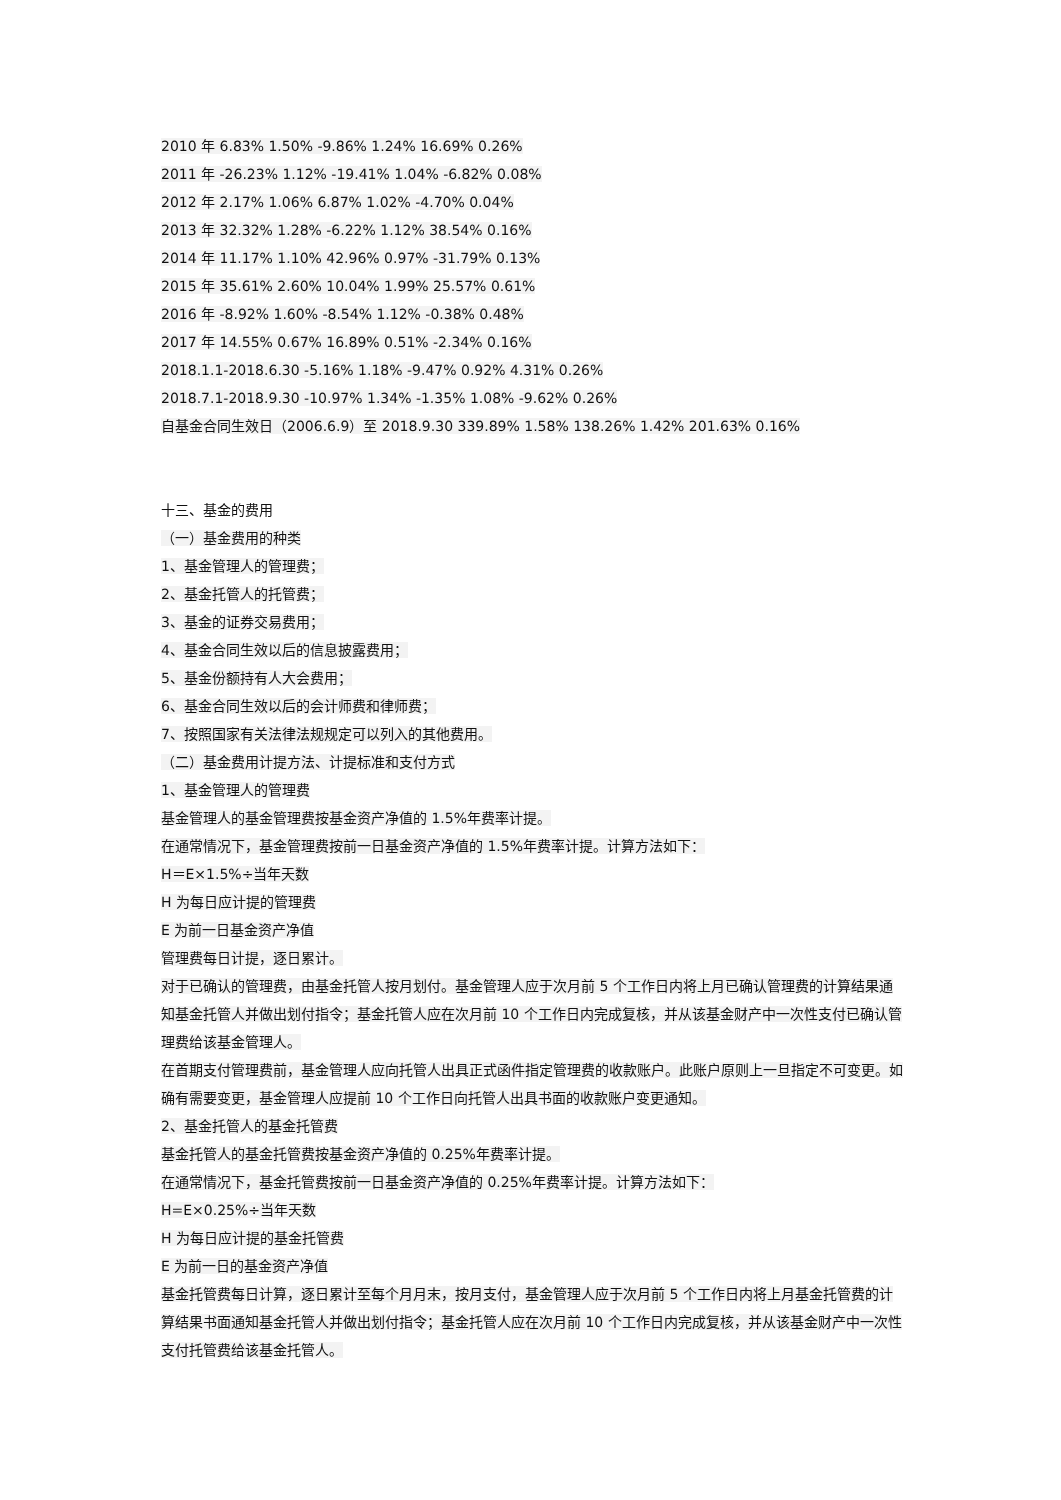2010 年 6.83% 1.50% -9.86% 1.24% 16.69% 0.26%
2011 年 -26.23% 1.12% -19.41% 1.04% -6.82% 0.08%
2012 年 2.17% 1.06% 6.87% 1.02% -4.70% 0.04%
2013 年 32.32% 1.28% -6.22% 1.12% 38.54% 0.16%
2014 年 11.17% 1.10% 42.96% 0.97% -31.79% 0.13%
2015 年 35.61% 2.60% 10.04% 1.99% 25.57% 0.61%
2016 年 -8.92% 1.60% -8.54% 1.12% -0.38% 0.48%
2017 年 14.55% 0.67% 16.89% 0.51% -2.34% 0.16%
2018.1.1-2018.6.30 -5.16% 1.18% -9.47% 0.92% 4.31% 0.26%
2018.7.1-2018.9.30 -10.97% 1.34% -1.35% 1.08% -9.62% 0.26%
自基金合同生效日（2006.6.9）至 2018.9.30 339.89% 1.58% 138.26% 1.42% 201.63% 0.16%
十三、基金的费用
（一）基金费用的种类
1、基金管理人的管理费；
2、基金托管人的托管费；
3、基金的证券交易费用；
4、基金合同生效以后的信息披露费用；
5、基金份额持有人大会费用；
6、基金合同生效以后的会计师费和律师费；
7、按照国家有关法律法规规定可以列入的其他费用。
（二）基金费用计提方法、计提标准和支付方式
1、基金管理人的管理费
基金管理人的基金管理费按基金资产净值的 1.5%年费率计提。
在通常情况下，基金管理费按前一日基金资产净值的 1.5%年费率计提。计算方法如下：
H＝E×1.5%÷当年天数
H 为每日应计提的管理费
E 为前一日基金资产净值
管理费每日计提，逐日累计。
对于已确认的管理费，由基金托管人按月划付。基金管理人应于次月前 5 个工作日内将上月已确认管理费的计算结果通知基金托管人并做出划付指令；基金托管人应在次月前 10 个工作日内完成复核，并从该基金财产中一次性支付已确认管理费给该基金管理人。
在首期支付管理费前，基金管理人应向托管人出具正式函件指定管理费的收款账户。此账户原则上一旦指定不可变更。如确有需要变更，基金管理人应提前 10 个工作日向托管人出具书面的收款账户变更通知。
2、基金托管人的基金托管费
基金托管人的基金托管费按基金资产净值的 0.25%年费率计提。
在通常情况下，基金托管费按前一日基金资产净值的 0.25%年费率计提。计算方法如下：
H=E×0.25%÷当年天数
H 为每日应计提的基金托管费
E 为前一日的基金资产净值
基金托管费每日计算，逐日累计至每个月月末，按月支付，基金管理人应于次月前 5 个工作日内将上月基金托管费的计算结果书面通知基金托管人并做出划付指令；基金托管人应在次月前 10 个工作日内完成复核，并从该基金财产中一次性支付托管费给该基金托管人。